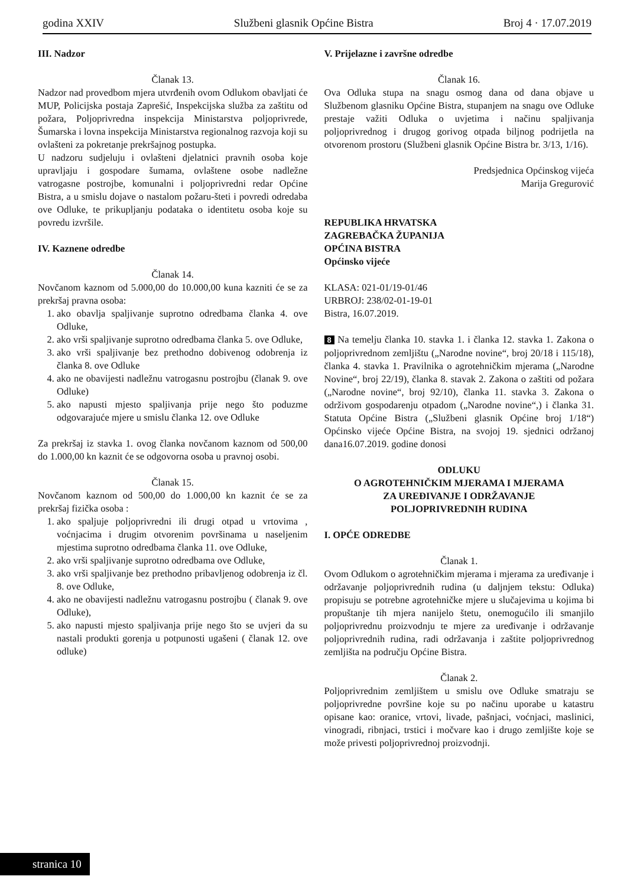godina XXIV Službeni glasnik Općine Bistra Broj 4 · 17.07.2019
III. Nadzor
Članak 13.
Nadzor nad provedbom mjera utvrđenih ovom Odlukom obavljati će MUP, Policijska postaja Zaprešić, Inspekcijska služba za zaštitu od požara, Poljoprivredna inspekcija Ministarstva poljoprivrede, Šumarska i lovna inspekcija Ministarstva regionalnog razvoja koji su ovlašteni za pokretanje prekršajnog postupka.
U nadzoru sudjeluju i ovlašteni djelatnici pravnih osoba koje upravljaju i gospodare šumama, ovlaštene osobe nadležne vatrogasne postrojbe, komunalni i poljoprivredni redar Općine Bistra, a u smislu dojave o nastalom požaru-šteti i povredi odredaba ove Odluke, te prikupljanju podataka o identitetu osoba koje su povredu izvršile.
IV. Kaznene odredbe
Članak 14.
Novčanom kaznom od 5.000,00 do 10.000,00 kuna kazniti će se za prekršaj pravna osoba:
1. ako obavlja spaljivanje suprotno odredbama članka 4. ove Odluke,
2. ako vrši spaljivanje suprotno odredbama članka 5. ove Odluke,
3. ako vrši spaljivanje bez prethodno dobivenog odobrenja iz članka 8. ove Odluke
4. ako ne obavijesti nadležnu vatrogasnu postrojbu (članak 9. ove Odluke)
5. ako napusti mjesto spaljivanja prije nego što poduzme odgovarajuće mjere u smislu članka 12. ove Odluke
Za prekršaj iz stavka 1. ovog članka novčanom kaznom od 500,00 do 1.000,00 kn kaznit će se odgovorna osoba u pravnoj osobi.
Članak 15.
Novčanom kaznom od 500,00 do 1.000,00 kn kaznit će se za prekršaj fizička osoba :
1. ako spaljuje poljoprivredni ili drugi otpad u vrtovima , voćnjacima i drugim otvorenim površinama u naseljenim mjestima suprotno odredbama članka 11. ove Odluke,
2. ako vrši spaljivanje suprotno odredbama ove Odluke,
3. ako vrši spaljivanje bez prethodno pribavljenog odobrenja iz čl. 8. ove Odluke,
4. ako ne obavijesti nadležnu vatrogasnu postrojbu ( članak 9. ove Odluke),
5. ako napusti mjesto spaljivanja prije nego što se uvjeri da su nastali produkti gorenja u potpunosti ugašeni ( članak 12. ove odluke)
V. Prijelazne i završne odredbe
Članak 16.
Ova Odluka stupa na snagu osmog dana od dana objave u Službenom glasniku Općine Bistra, stupanjem na snagu ove Odluke prestaje važiti Odluka o uvjetima i načinu spaljivanja poljoprivrednog i drugog gorivog otpada biljnog podrijetla na otvorenom prostoru (Službeni glasnik Općine Bistra br. 3/13, 1/16).
Predsjednica Općinskog vijeća
Marija Gregurović
REPUBLIKA HRVATSKA
ZAGREBAČKA ŽUPANIJA
OPĆINA BISTRA
Općinsko vijeće
KLASA: 021-01/19-01/46
URBROJ: 238/02-01-19-01
Bistra, 16.07.2019.
8 Na temelju članka 10. stavka 1. i članka 12. stavka 1. Zakona o poljoprivrednom zemljištu („Narodne novine“, broj 20/18 i 115/18), članka 4. stavka 1. Pravilnika o agrotehničkim mjerama („Narodne Novine“, broj 22/19), članka 8. stavak 2. Zakona o zaštiti od požara („Narodne novine“, broj 92/10), članka 11. stavka 3. Zakona o održivom gospodarenju otpadom („Narodne novine“,) i članka 31. Statuta Općine Bistra („Službeni glasnik Općine broj 1/18“) Općinsko vijeće Općine Bistra, na svojoj 19. sjednici održanoj dana16.07.2019. godine donosi
ODLUKU
O AGROTEHNIČKIM MJERAMA I MJERAMA
ZA UREĐIVANJE I ODRŽAVANJE
POLJOPRIVREDNIH RUDINA
I. OPĆE ODREDBE
Članak 1.
Ovom Odlukom o agrotehničkim mjerama i mjerama za uređivanje i održavanje poljoprivrednih rudina (u daljnjem tekstu: Odluka) propisuju se potrebne agrotehničke mjere u slučajevima u kojima bi propuštanje tih mjera nanijelo štetu, onemogućilo ili smanjilo poljoprivrednu proizvodnju te mjere za uređivanje i održavanje poljoprivrednih rudina, radi održavanja i zaštite poljoprivrednog zemljišta na području Općine Bistra.
Članak 2.
Poljoprivrednim zemljištem u smislu ove Odluke smatraju se poljoprivredne površine koje su po načinu uporabe u katastru opisane kao: oranice, vrtovi, livade, pašnjaci, voćnjaci, maslinici, vinogradi, ribnjaci, trstici i močvare kao i drugo zemljište koje se može privesti poljoprivrednoj proizvodnji.
stranica 10